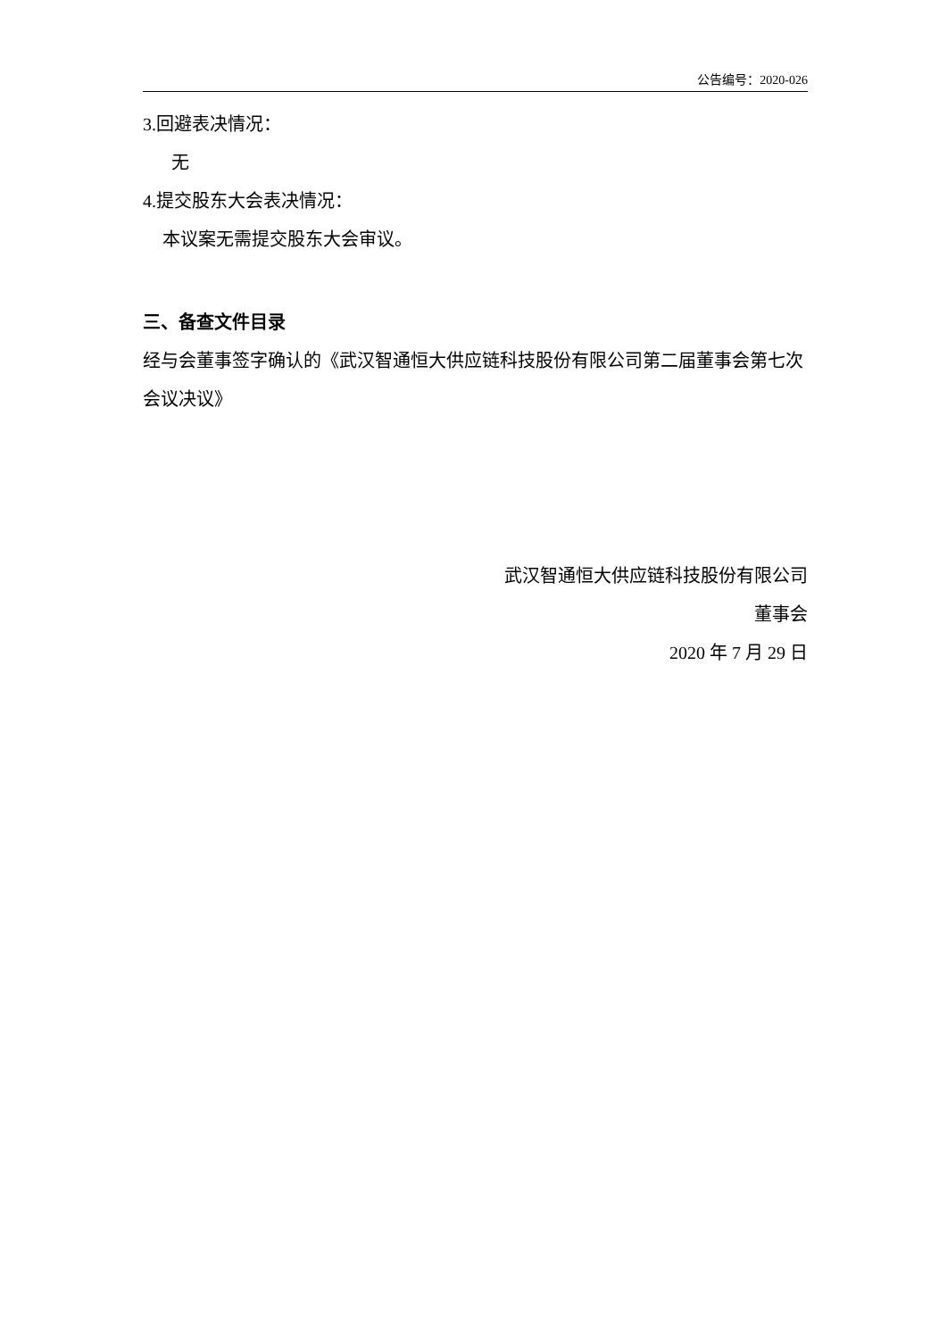公告编号：2020-026
3.回避表决情况：
无
4.提交股东大会表决情况：
本议案无需提交股东大会审议。
三、备查文件目录
经与会董事签字确认的《武汉智通恒大供应链科技股份有限公司第二届董事会第七次会议决议》
武汉智通恒大供应链科技股份有限公司
董事会
2020 年 7 月 29 日